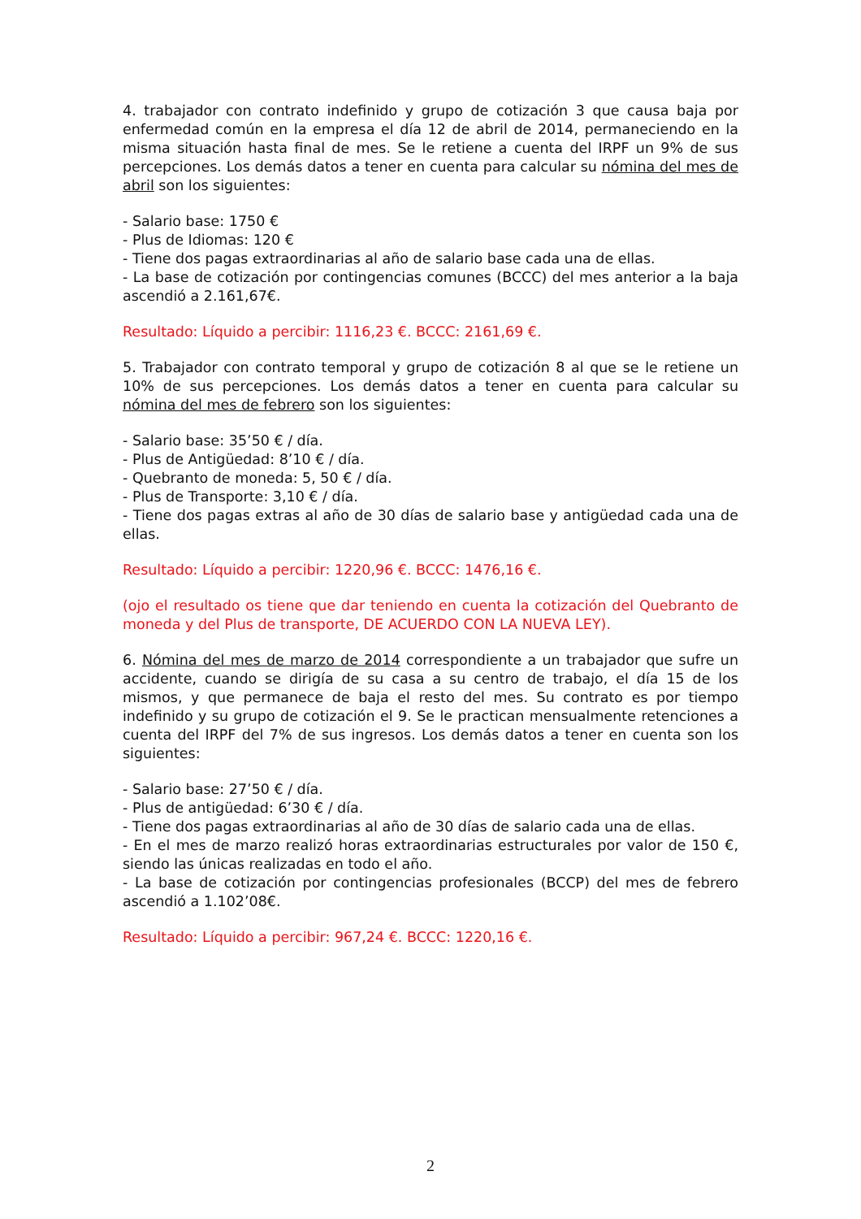4. trabajador con contrato indefinido y grupo de cotización 3 que causa baja por enfermedad común en la empresa el día 12 de abril de 2014, permaneciendo en la misma situación hasta final de mes. Se le retiene a cuenta del IRPF un 9% de sus percepciones. Los demás datos a tener en cuenta para calcular su nómina del mes de abril son los siguientes:
- Salario base: 1750 €
- Plus de Idiomas: 120 €
- Tiene dos pagas extraordinarias al año de salario base cada una de ellas.
- La base de cotización por contingencias comunes (BCCC) del mes anterior a la baja ascendió a 2.161,67€.
Resultado: Líquido a percibir: 1116,23 €. BCCC: 2161,69 €.
5. Trabajador con contrato temporal y grupo de cotización 8 al que se le retiene un 10% de sus percepciones. Los demás datos a tener en cuenta para calcular su nómina del mes de febrero son los siguientes:
- Salario base: 35’50 € / día.
- Plus de Antigüedad: 8’10 € / día.
- Quebranto de moneda: 5, 50 € / día.
- Plus de Transporte: 3,10 € / día.
- Tiene dos pagas extras al año de 30 días de salario base y antigüedad cada una de ellas.
Resultado: Líquido a percibir: 1220,96 €. BCCC: 1476,16 €.
(ojo el resultado os tiene que dar teniendo en cuenta la cotización del Quebranto de moneda y del Plus de transporte, DE ACUERDO CON LA NUEVA LEY).
6. Nómina del mes de marzo de 2014 correspondiente a un trabajador que sufre un accidente, cuando se dirigía de su casa a su centro de trabajo, el día 15 de los mismos, y que permanece de baja el resto del mes. Su contrato es por tiempo indefinido y su grupo de cotización el 9. Se le practican mensualmente retenciones a cuenta del IRPF del 7% de sus ingresos. Los demás datos a tener en cuenta son los siguientes:
- Salario base: 27’50 € / día.
- Plus de antigüedad: 6’30 € / día.
- Tiene dos pagas extraordinarias al año de 30 días de salario cada una de ellas.
- En el mes de marzo realizó horas extraordinarias estructurales por valor de 150 €, siendo las únicas realizadas en todo el año.
- La base de cotización por contingencias profesionales (BCCP) del mes de febrero ascendió a 1.102’08€.
Resultado: Líquido a percibir: 967,24 €. BCCC: 1220,16 €.
2